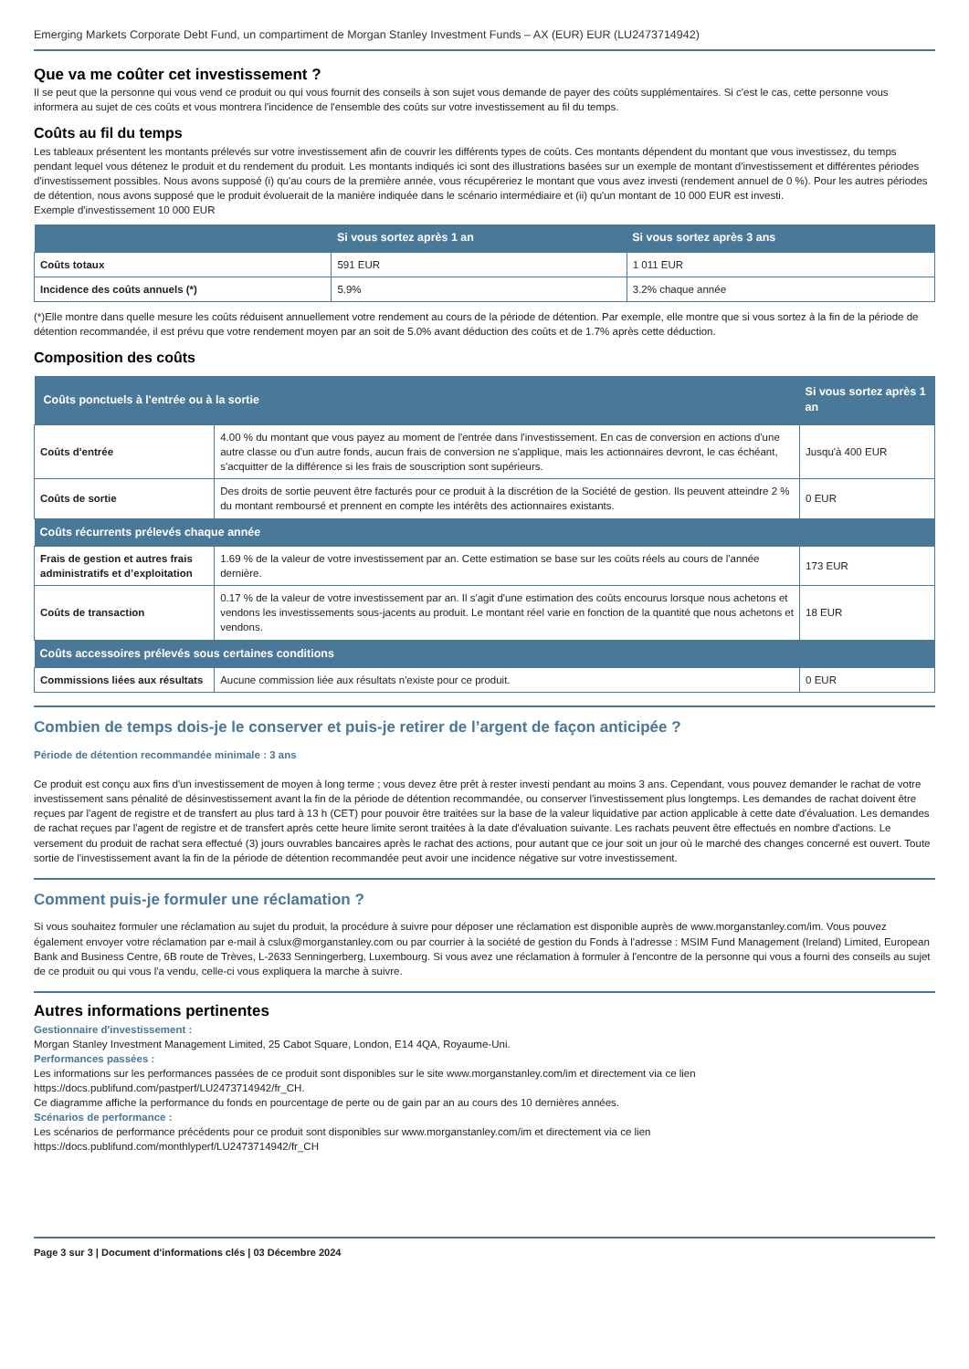Emerging Markets Corporate Debt Fund, un compartiment de Morgan Stanley Investment Funds – AX (EUR) EUR (LU2473714942)
Que va me coûter cet investissement ?
Il se peut que la personne qui vous vend ce produit ou qui vous fournit des conseils à son sujet vous demande de payer des coûts supplémentaires. Si c'est le cas, cette personne vous informera au sujet de ces coûts et vous montrera l'incidence de l'ensemble des coûts sur votre investissement au fil du temps.
Coûts au fil du temps
Les tableaux présentent les montants prélevés sur votre investissement afin de couvrir les différents types de coûts. Ces montants dépendent du montant que vous investissez, du temps pendant lequel vous détenez le produit et du rendement du produit. Les montants indiqués ici sont des illustrations basées sur un exemple de montant d'investissement et différentes périodes d'investissement possibles. Nous avons supposé (i) qu'au cours de la première année, vous récupéreriez le montant que vous avez investi (rendement annuel de 0 %). Pour les autres périodes de détention, nous avons supposé que le produit évoluerait de la manière indiquée dans le scénario intermédiaire et (ii) qu'un montant de 10 000 EUR est investi.
Exemple d'investissement 10 000 EUR
| | Si vous sortez après 1 an | Si vous sortez après 3 ans |
| --- | --- | --- |
| Coûts totaux | 591 EUR | 1 011 EUR |
| Incidence des coûts annuels (*) | 5.9% | 3.2% chaque année |
(*)Elle montre dans quelle mesure les coûts réduisent annuellement votre rendement au cours de la période de détention. Par exemple, elle montre que si vous sortez à la fin de la période de détention recommandée, il est prévu que votre rendement moyen par an soit de 5.0% avant déduction des coûts et de 1.7% après cette déduction.
Composition des coûts
| Coûts ponctuels à l'entrée ou à la sortie | | Si vous sortez après 1 an |
| --- | --- | --- |
| Coûts d'entrée | 4.00 % du montant que vous payez au moment de l'entrée dans l'investissement. En cas de conversion en actions d'une autre classe ou d'un autre fonds, aucun frais de conversion ne s'applique, mais les actionnaires devront, le cas échéant, s'acquitter de la différence si les frais de souscription sont supérieurs. | Jusqu'à 400 EUR |
| Coûts de sortie | Des droits de sortie peuvent être facturés pour ce produit à la discrétion de la Société de gestion. Ils peuvent atteindre 2 % du montant remboursé et prennent en compte les intérêts des actionnaires existants. | 0 EUR |
| Coûts récurrents prélevés chaque année | | |
| Frais de gestion et autres frais administratifs et d’exploitation | 1.69 % de la valeur de votre investissement par an. Cette estimation se base sur les coûts réels au cours de l'année dernière. | 173 EUR |
| Coûts de transaction | 0.17 % de la valeur de votre investissement par an. Il s'agit d'une estimation des coûts encourus lorsque nous achetons et vendons les investissements sous-jacents au produit. Le montant réel varie en fonction de la quantité que nous achetons et vendons. | 18 EUR |
| Coûts accessoires prélevés sous certaines conditions | | |
| Commissions liées aux résultats | Aucune commission liée aux résultats n'existe pour ce produit. | 0 EUR |
Combien de temps dois-je le conserver et puis-je retirer de l’argent de façon anticipée ?
Période de détention recommandée minimale : 3 ans
Ce produit est conçu aux fins d'un investissement de moyen à long terme ; vous devez être prêt à rester investi pendant au moins 3 ans. Cependant, vous pouvez demander le rachat de votre investissement sans pénalité de désinvestissement avant la fin de la période de détention recommandée, ou conserver l'investissement plus longtemps. Les demandes de rachat doivent être reçues par l'agent de registre et de transfert au plus tard à 13 h (CET) pour pouvoir être traitées sur la base de la valeur liquidative par action applicable à cette date d'évaluation. Les demandes de rachat reçues par l'agent de registre et de transfert après cette heure limite seront traitées à la date d'évaluation suivante. Les rachats peuvent être effectués en nombre d'actions. Le versement du produit de rachat sera effectué (3) jours ouvrables bancaires après le rachat des actions, pour autant que ce jour soit un jour où le marché des changes concerné est ouvert. Toute sortie de l'investissement avant la fin de la période de détention recommandée peut avoir une incidence négative sur votre investissement.
Comment puis-je formuler une réclamation ?
Si vous souhaitez formuler une réclamation au sujet du produit, la procédure à suivre pour déposer une réclamation est disponible auprès de www.morganstanley.com/im. Vous pouvez également envoyer votre réclamation par e-mail à cslux@morganstanley.com ou par courrier à la société de gestion du Fonds à l'adresse : MSIM Fund Management (Ireland) Limited, European Bank and Business Centre, 6B route de Trèves, L-2633 Senningerberg, Luxembourg. Si vous avez une réclamation à formuler à l'encontre de la personne qui vous a fourni des conseils au sujet de ce produit ou qui vous l'a vendu, celle-ci vous expliquera la marche à suivre.
Autres informations pertinentes
Gestionnaire d'investissement :
Morgan Stanley Investment Management Limited, 25 Cabot Square, London, E14 4QA, Royaume-Uni.
Performances passées :
Les informations sur les performances passées de ce produit sont disponibles sur le site www.morganstanley.com/im et directement via ce lien https://docs.publifund.com/pastperf/LU2473714942/fr_CH.
Ce diagramme affiche la performance du fonds en pourcentage de perte ou de gain par an au cours des 10 dernières années.
Scénarios de performance :
Les scénarios de performance précédents pour ce produit sont disponibles sur www.morganstanley.com/im et directement via ce lien https://docs.publifund.com/monthlyperf/LU2473714942/fr_CH
Page 3 sur 3 | Document d'informations clés | 03 Décembre 2024